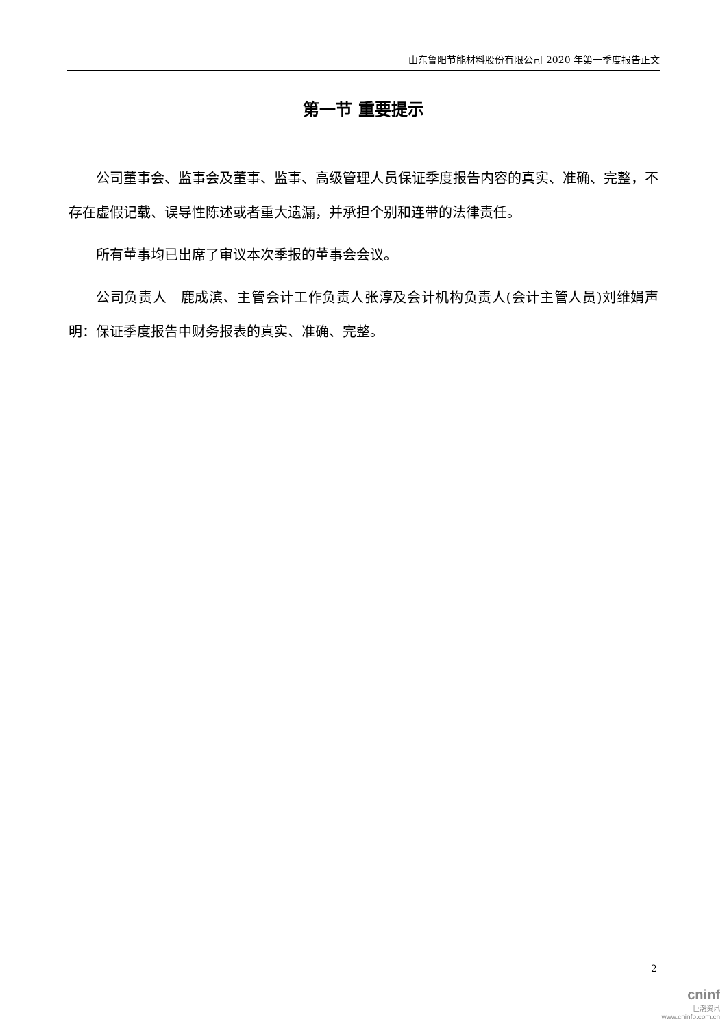山东鲁阳节能材料股份有限公司 2020 年第一季度报告正文
第一节 重要提示
公司董事会、监事会及董事、监事、高级管理人员保证季度报告内容的真实、准确、完整，不存在虚假记载、误导性陈述或者重大遗漏，并承担个别和连带的法律责任。
所有董事均已出席了审议本次季报的董事会会议。
公司负责人　鹿成滨、主管会计工作负责人张淳及会计机构负责人(会计主管人员)刘维娟声明：保证季度报告中财务报表的真实、准确、完整。
2
cninf
巨潮资讯
www.cninfo.com.cn